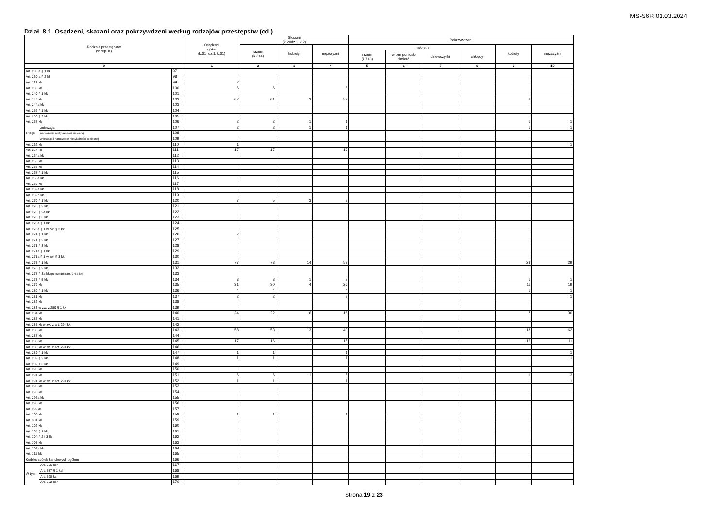MS-S6R 01.03.2024
Dział. 8.1. Osądzeni, skazani oraz pokrzywdzeni według rodzajów przestępstw (cd.)
| Rodzaje przestępstw (w rep. K) | | | Osądzeni ogółem (k.01=dz.1. k.01) | Skazani (k.2=dz.1. k.2) | | | Pokrzywdzeni | | | | | |
| --- | --- | --- | --- | --- | --- | --- | --- | --- | --- | --- | --- | --- |
| | | | | razem (k.3+4) | kobiety | mężczyźni | małoletni | | | | kobiety | mężczyźni |
| | | | | | | | razem (k.7+8) | w tym poniosło śmierć | dziewczynki | chłopcy | | |
| 0 | | | 1 | 2 | 3 | 4 | 5 | 6 | 7 | 8 | 9 | 10 |
| Art. 230 a § 1 kk | | 97 | | | | | | | | | | |
| Art. 230 a § 2 kk | | 98 | | | | | | | | | | |
| Art. 231 kk | | 99 | 2 | | | | | | | | | |
| Art. 233 kk | | 100 | 6 | 6 | | 6 | | | | | | |
| Art. 240 § 1 kk | | 101 | | | | | | | | | | |
| Art. 244 kk | | 102 | 62 | 61 | 2 | 59 | | | | | 6 | |
| Art. 244a kk | | 103 | | | | | | | | | | |
| Art. 256 § 1 kk | | 104 | | | | | | | | | | |
| Art. 256 § 2 kk | | 105 | | | | | | | | | | |
| Art. 257 kk | | 106 | 2 | 2 | 1 | 1 | | | | | 1 | 1 |
| z tego | zniewaga | 107 | 2 | 2 | 1 | 1 | | | | | 1 | 1 |
| | naruszenie nietykalności cielesnej | 108 | | | | | | | | | | |
| | zniewaga i naruszenie nietykalności cielesnej | 109 | | | | | | | | | | |
| Art. 262 kk | | 110 | 1 | | | | | | | | | 1 |
| Art. 264 kk | | 111 | 17 | 17 | | 17 | | | | | | |
| Art. 264a kk | | 112 | | | | | | | | | | |
| Art. 265 kk | | 113 | | | | | | | | | | |
| Art. 266 kk | | 114 | | | | | | | | | | |
| Art. 267 § 1 kk | | 115 | | | | | | | | | | |
| Art. 268a kk | | 116 | | | | | | | | | | |
| Art. 269 kk | | 117 | | | | | | | | | | |
| Art. 269a kk | | 118 | | | | | | | | | | |
| Art. 269b kk | | 119 | | | | | | | | | | |
| Art. 270 § 1 kk | | 120 | 7 | 5 | 3 | 2 | | | | | | |
| Art. 270 § 2 kk | | 121 | | | | | | | | | | |
| Art. 270 § 2a kk | | 122 | | | | | | | | | | |
| Art. 270 § 3 kk | | 123 | | | | | | | | | | |
| Art. 270a § 1 kk | | 124 | | | | | | | | | | |
| Art. 270a § 1 w zw. § 3 kk | | 125 | | | | | | | | | | |
| Art. 271 § 1 kk | | 126 | 2 | | | | | | | | | |
| Art. 271 § 2 kk | | 127 | | | | | | | | | | |
| Art. 271 § 3 kk | | 128 | | | | | | | | | | |
| Art. 271a § 1 kk | | 129 | | | | | | | | | | |
| Art. 271a § 1 w zw. § 3 kk | | 130 | | | | | | | | | | |
| Art. 278 § 1 kk | | 131 | 77 | 73 | 14 | 59 | | | | | 28 | 29 |
| Art. 278 § 2 kk | | 132 | | | | | | | | | | |
| Art. 278 § 3a kk (poprzednio art. 278a kk) | | 133 | | | | | | | | | | |
| Art. 278 § 5 kk | | 134 | 3 | 3 | 1 | 2 | | | | | 1 | 1 |
| Art. 279 kk | | 135 | 31 | 30 | 4 | 26 | | | | | 11 | 19 |
| Art. 280 § 1 kk | | 136 | 4 | 4 | | 4 | | | | | 1 | 1 |
| Art. 281 kk | | 137 | 2 | 2 | | 2 | | | | | | 1 |
| Art. 282 kk | | 138 | | | | | | | | | | |
| Art. 283 w zw. z 280 § 1 kk | | 139 | | | | | | | | | | |
| Art. 284 kk | | 140 | 24 | 22 | 6 | 16 | | | | | 7 | 30 |
| Art. 285 kk | | 141 | | | | | | | | | | |
| Art. 285 kk w zw. z art. 294 kk | | 142 | | | | | | | | | | |
| Art. 286 kk | | 143 | 58 | 53 | 13 | 40 | | | | | 18 | 62 |
| Art. 287 kk | | 144 | | | | | | | | | | |
| Art. 288 kk | | 145 | 17 | 16 | 1 | 15 | | | | | 16 | 11 |
| Art. 288 kk w zw. z art. 294 kk | | 146 | | | | | | | | | | |
| Art. 289 § 1 kk | | 147 | 1 | 1 | | 1 | | | | | | 1 |
| Art. 289 § 2 kk | | 148 | 1 | 1 | | 1 | | | | | | 1 |
| Art. 289 § 3 kk | | 149 | | | | | | | | | | |
| Art. 290 kk | | 150 | | | | | | | | | | |
| Art. 291 kk | | 151 | 6 | 6 | 1 | 5 | | | | | 1 | 3 |
| Art. 291 kk w zw. z art. 294 kk | | 152 | 1 | 1 | | 1 | | | | | | 1 |
| Art. 293 kk | | 153 | | | | | | | | | | |
| Art. 296 kk | | 154 | | | | | | | | | | |
| Art. 296a kk | | 155 | | | | | | | | | | |
| Art. 298 kk | | 156 | | | | | | | | | | |
| Art. 299kk | | 157 | | | | | | | | | | |
| Art. 300 kk | | 158 | 1 | 1 | | 1 | | | | | | |
| Art. 301 kk | | 159 | | | | | | | | | | |
| Art. 302 kk | | 160 | | | | | | | | | | |
| Art. 304 § 1 kk | | 161 | | | | | | | | | | |
| Art. 304 § 2 i 3 kk | | 162 | | | | | | | | | | |
| Art. 305 kk | | 163 | | | | | | | | | | |
| Art. 306a kk | | 164 | | | | | | | | | | |
| Art. 311 kk | | 165 | | | | | | | | | | |
| Kodeks spółek handlowych ogółem | | 166 | | | | | | | | | | |
| W tym | Art. 586 ksh | 167 | | | | | | | | | | |
| | Art. 587 § 1 ksh | 168 | | | | | | | | | | |
| | Art. 590 ksh | 169 | | | | | | | | | | |
| | Art. 592 ksh | 170 | | | | | | | | | | |
Strona 19 z 23